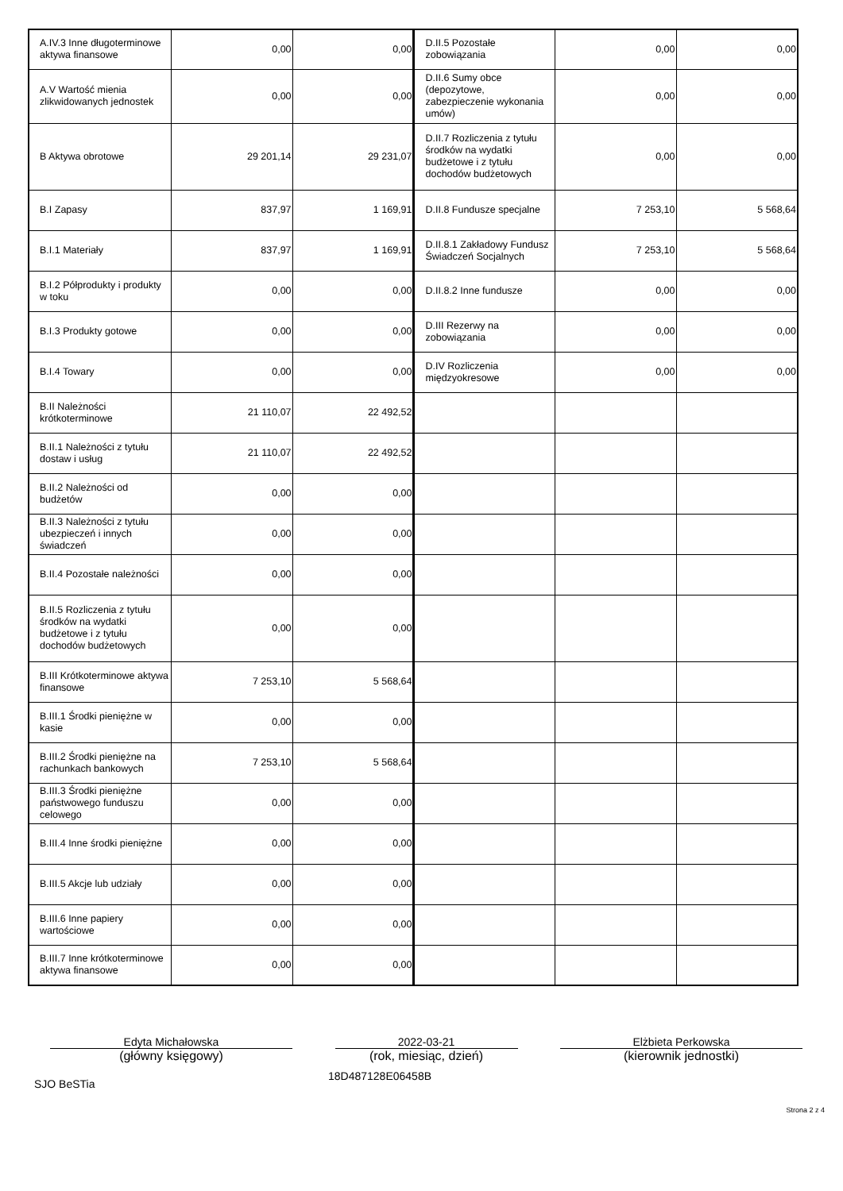| A.IV.3 Inne długoterminowe aktywa finansowe | 0,00 | 0,00 | D.II.5 Pozostałe zobowiązania | 0,00 | 0,00 |
| A.V Wartość mienia zlikwidowanych jednostek | 0,00 | 0,00 | D.II.6 Sumy obce (depozytowe, zabezpieczenie wykonania umów) | 0,00 | 0,00 |
| B Aktywa obrotowe | 29 201,14 | 29 231,07 | D.II.7 Rozliczenia z tytułu środków na wydatki budżetowe i z tytułu dochodów budżetowych | 0,00 | 0,00 |
| B.I Zapasy | 837,97 | 1 169,91 | D.II.8 Fundusze specjalne | 7 253,10 | 5 568,64 |
| B.I.1 Materiały | 837,97 | 1 169,91 | D.II.8.1 Zakładowy Fundusz Świadczeń Socjalnych | 7 253,10 | 5 568,64 |
| B.I.2 Półprodukty i produkty w toku | 0,00 | 0,00 | D.II.8.2 Inne fundusze | 0,00 | 0,00 |
| B.I.3 Produkty gotowe | 0,00 | 0,00 | D.III Rezerwy na zobowiązania | 0,00 | 0,00 |
| B.I.4 Towary | 0,00 | 0,00 | D.IV Rozliczenia międzyokresowe | 0,00 | 0,00 |
| B.II Należności krótkoterminowe | 21 110,07 | 22 492,52 | | | |
| B.II.1 Należności z tytułu dostaw i usług | 21 110,07 | 22 492,52 | | | |
| B.II.2 Należności od budżetów | 0,00 | 0,00 | | | |
| B.II.3 Należności z tytułu ubezpieczeń i innych świadczeń | 0,00 | 0,00 | | | |
| B.II.4 Pozostałe należności | 0,00 | 0,00 | | | |
| B.II.5 Rozliczenia z tytułu środków na wydatki budżetowe i z tytułu dochodów budżetowych | 0,00 | 0,00 | | | |
| B.III Krótkoterminowe aktywa finansowe | 7 253,10 | 5 568,64 | | | |
| B.III.1 Środki pieniężne w kasie | 0,00 | 0,00 | | | |
| B.III.2 Środki pieniężne na rachunkach bankowych | 7 253,10 | 5 568,64 | | | |
| B.III.3 Środki pieniężne państwowego funduszu celowego | 0,00 | 0,00 | | | |
| B.III.4 Inne środki pieniężne | 0,00 | 0,00 | | | |
| B.III.5 Akcje lub udziały | 0,00 | 0,00 | | | |
| B.III.6 Inne papiery wartościowe | 0,00 | 0,00 | | | |
| B.III.7 Inne krótkoterminowe aktywa finansowe | 0,00 | 0,00 | | | |
Edyta Michałowska
(główny księgowy)
2022-03-21
(rok, miesiąc, dzień)
Elżbieta Perkowska
(kierownik jednostki)
SJO BeSTia
18D487128E06458B
Strona 2 z 4